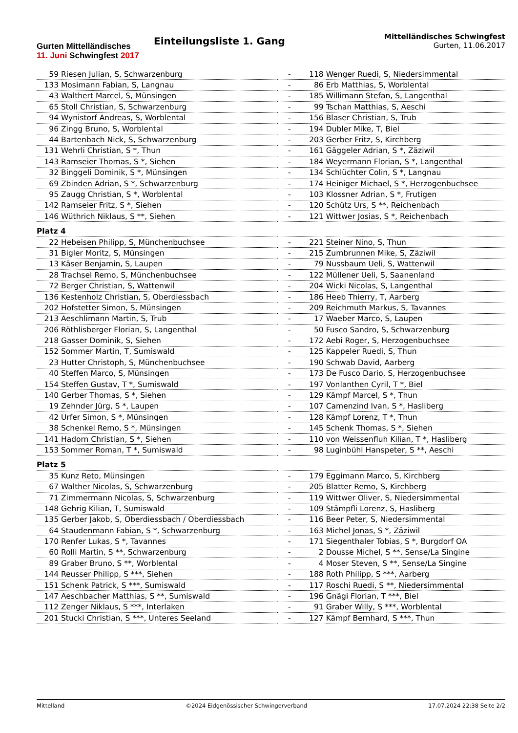Gurten Mittelländisches
11. Juni Schwingfest 2017
Einteilungsliste 1. Gang
Mittelländisches Schwingfest
Gurten, 11.06.2017
| 59 | Riesen Julian, S, Schwarzenburg | - | 118 | Wenger Ruedi, S, Niedersimmental |
| 133 | Mosimann Fabian, S, Langnau | - | 86 | Erb Matthias, S, Worblental |
| 43 | Walthert Marcel, S, Münsingen | - | 185 | Willimann Stefan, S, Langenthal |
| 65 | Stoll Christian, S, Schwarzenburg | - | 99 | Tschan Matthias, S, Aeschi |
| 94 | Wynistorf Andreas, S, Worblental | - | 156 | Blaser Christian, S, Trub |
| 96 | Zingg Bruno, S, Worblental | - | 194 | Dubler Mike, T, Biel |
| 44 | Bartenbach Nick, S, Schwarzenburg | - | 203 | Gerber Fritz, S, Kirchberg |
| 131 | Wehrli Christian, S *, Thun | - | 161 | Gäggeler Adrian, S *, Zäziwil |
| 143 | Ramseier Thomas, S *, Siehen | - | 184 | Weyermann Florian, S *, Langenthal |
| 32 | Binggeli Dominik, S *, Münsingen | - | 134 | Schlüchter Colin, S *, Langnau |
| 69 | Zbinden Adrian, S *, Schwarzenburg | - | 174 | Heiniger Michael, S *, Herzogenbuchsee |
| 95 | Zaugg Christian, S *, Worblental | - | 103 | Klossner Adrian, S *, Frutigen |
| 142 | Ramseier Fritz, S *, Siehen | - | 120 | Schütz Urs, S **, Reichenbach |
| 146 | Wüthrich Niklaus, S **, Siehen | - | 121 | Wittwer Josias, S *, Reichenbach |
| Platz 4 | | | | |
| 22 | Hebeisen Philipp, S, Münchenbuchsee | - | 221 | Steiner Nino, S, Thun |
| 31 | Bigler Moritz, S, Münsingen | - | 215 | Zumbrunnen Mike, S, Zäziwil |
| 13 | Käser Benjamin, S, Laupen | - | 79 | Nussbaum Ueli, S, Wattenwil |
| 28 | Trachsel Remo, S, Münchenbuchsee | - | 122 | Müllener Ueli, S, Saanenland |
| 72 | Berger Christian, S, Wattenwil | - | 204 | Wicki Nicolas, S, Langenthal |
| 136 | Kestenholz Christian, S, Oberdiessbach | - | 186 | Heeb Thierry, T, Aarberg |
| 202 | Hofstetter Simon, S, Münsingen | - | 209 | Reichmuth Markus, S, Tavannes |
| 213 | Aeschlimann Martin, S, Trub | - | 17 | Waeber Marco, S, Laupen |
| 206 | Röthlisberger Florian, S, Langenthal | - | 50 | Fusco Sandro, S, Schwarzenburg |
| 218 | Gasser Dominik, S, Siehen | - | 172 | Aebi Roger, S, Herzogenbuchsee |
| 152 | Sommer Martin, T, Sumiswald | - | 125 | Kappeler Ruedi, S, Thun |
| 23 | Hutter Christoph, S, Münchenbuchsee | - | 190 | Schwab David, Aarberg |
| 40 | Steffen Marco, S, Münsingen | - | 173 | De Fusco Dario, S, Herzogenbuchsee |
| 154 | Steffen Gustav, T *, Sumiswald | - | 197 | Vonlanthen Cyril, T *, Biel |
| 140 | Gerber Thomas, S *, Siehen | - | 129 | Kämpf Marcel, S *, Thun |
| 19 | Zehnder Jürg, S *, Laupen | - | 107 | Camenzind Ivan, S *, Hasliberg |
| 42 | Urfer Simon, S *, Münsingen | - | 128 | Kämpf Lorenz, T *, Thun |
| 38 | Schenkel Remo, S *, Münsingen | - | 145 | Schenk Thomas, S *, Siehen |
| 141 | Hadorn Christian, S *, Siehen | - | 110 | von Weissenfluh Kilian, T *, Hasliberg |
| 153 | Sommer Roman, T *, Sumiswald | - | 98 | Luginbühl Hanspeter, S **, Aeschi |
| Platz 5 | | | | |
| 35 | Kunz Reto, Münsingen | - | 179 | Eggimann Marco, S, Kirchberg |
| 67 | Walther Nicolas, S, Schwarzenburg | - | 205 | Blatter Remo, S, Kirchberg |
| 71 | Zimmermann Nicolas, S, Schwarzenburg | - | 119 | Wittwer Oliver, S, Niedersimmental |
| 148 | Gehrig Kilian, T, Sumiswald | - | 109 | Stämpfli Lorenz, S, Hasliberg |
| 135 | Gerber Jakob, S, Oberdiessbach / Oberdiessbach | - | 116 | Beer Peter, S, Niedersimmental |
| 64 | Staudenmann Fabian, S *, Schwarzenburg | - | 163 | Michel Jonas, S *, Zäziwil |
| 170 | Renfer Lukas, S *, Tavannes | - | 171 | Siegenthaler Tobias, S *, Burgdorf OA |
| 60 | Rolli Martin, S **, Schwarzenburg | - | 2 | Dousse Michel, S **, Sense/La Singine |
| 89 | Graber Bruno, S **, Worblental | - | 4 | Moser Steven, S **, Sense/La Singine |
| 144 | Reusser Philipp, S ***, Siehen | - | 188 | Roth Philipp, S ***, Aarberg |
| 151 | Schenk Patrick, S ***, Sumiswald | - | 117 | Roschi Ruedi, S **, Niedersimmental |
| 147 | Aeschbacher Matthias, S **, Sumiswald | - | 196 | Gnägi Florian, T ***, Biel |
| 112 | Zenger Niklaus, S ***, Interlaken | - | 91 | Graber Willy, S ***, Worblental |
| 201 | Stucki Christian, S ***, Unteres Seeland | - | 127 | Kämpf Bernhard, S ***, Thun |
Mittelland ©2024 Eidgenössischer Schwingerverband 17.07.2024 22:38 Seite 2/2